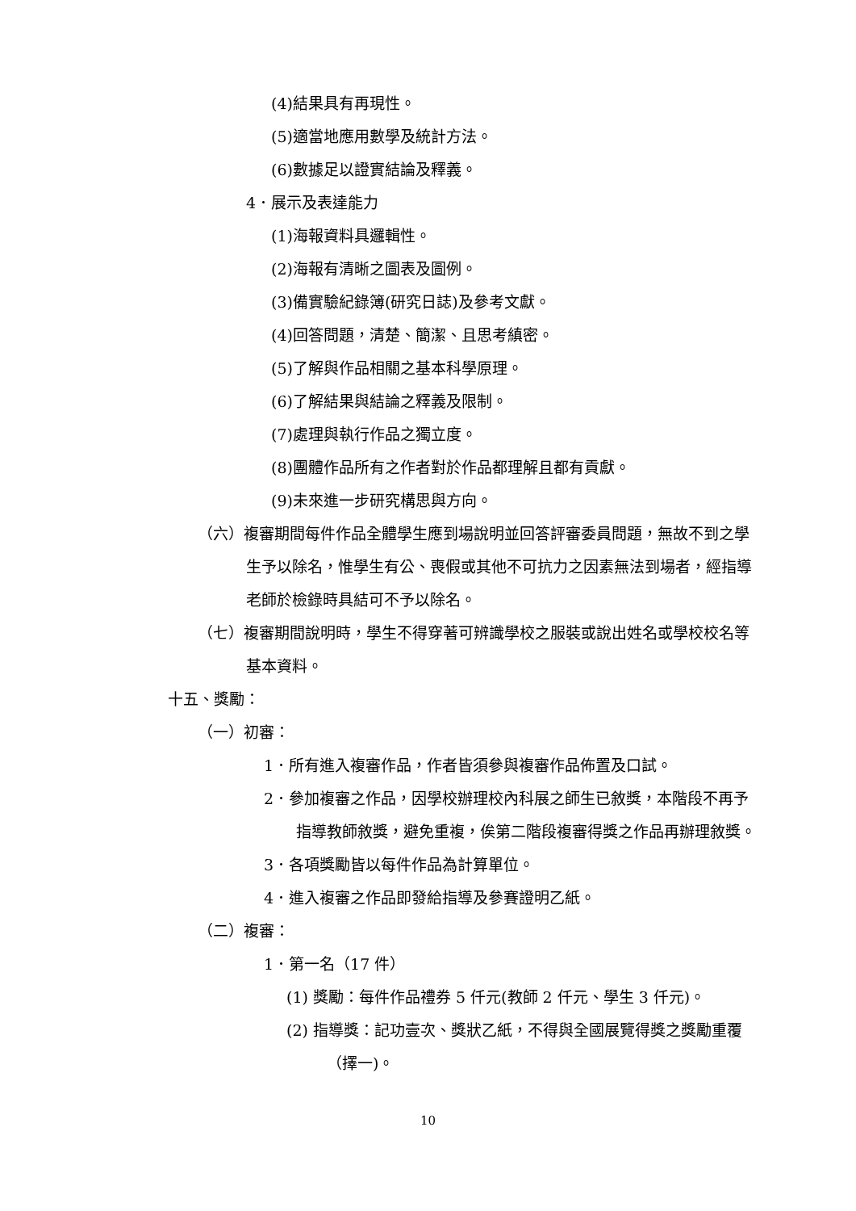(4)結果具有再現性。
(5)適當地應用數學及統計方法。
(6)數據足以證實結論及釋義。
4．展示及表達能力
(1)海報資料具邏輯性。
(2)海報有清晰之圖表及圖例。
(3)備實驗紀錄簿(研究日誌)及參考文獻。
(4)回答問題，清楚、簡潔、且思考縝密。
(5)了解與作品相關之基本科學原理。
(6)了解結果與結論之釋義及限制。
(7)處理與執行作品之獨立度。
(8)團體作品所有之作者對於作品都理解且都有貢獻。
(9)未來進一步研究構思與方向。
（六）複審期間每件作品全體學生應到場說明並回答評審委員問題，無故不到之學生予以除名，惟學生有公、喪假或其他不可抗力之因素無法到場者，經指導老師於檢錄時具結可不予以除名。
（七）複審期間說明時，學生不得穿著可辨識學校之服裝或說出姓名或學校校名等基本資料。
十五、獎勵：
（一）初審：
1．所有進入複審作品，作者皆須參與複審作品佈置及口試。
2．參加複審之作品，因學校辦理校內科展之師生已敘獎，本階段不再予指導教師敘獎，避免重複，俟第二階段複審得獎之作品再辦理敘獎。
3．各項獎勵皆以每件作品為計算單位。
4．進入複審之作品即發給指導及參賽證明乙紙。
（二）複審：
1．第一名（17 件）
(1) 獎勵：每件作品禮券 5 仟元(教師 2 仟元、學生 3 仟元)。
(2) 指導獎：記功壹次、獎狀乙紙，不得與全國展覽得獎之獎勵重覆（擇一)。
10